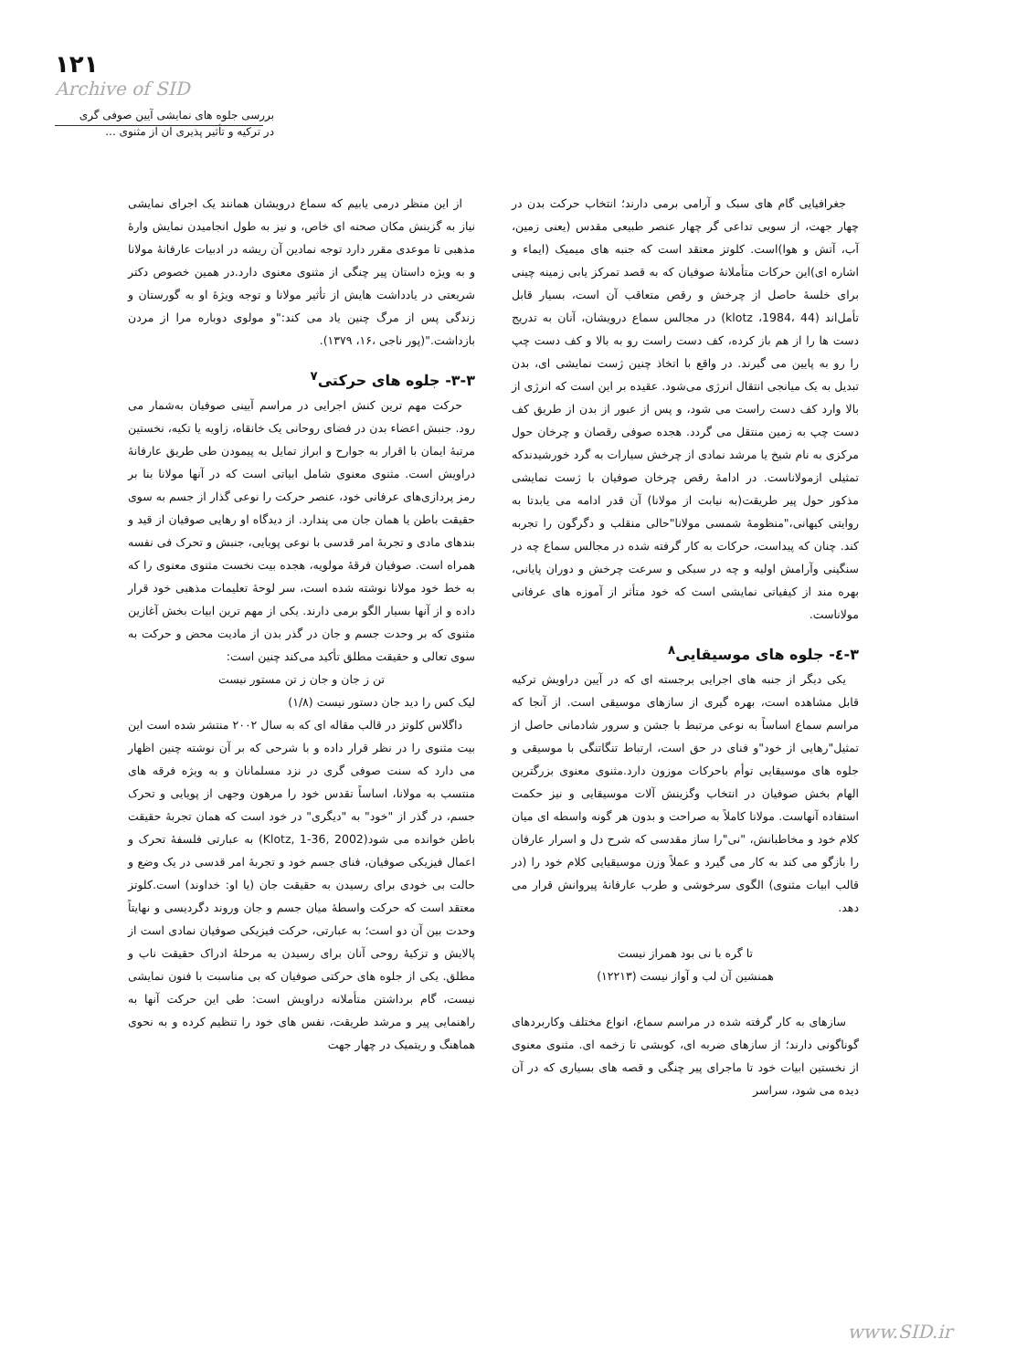۱۲۱
Archive of SID
بررسی جلوه های نمایشی آیین صوفی گری
در ترکیه و تأثیر پذیری آن از مثنوی ...
از این منظر درمی یابیم که سماع درویشان همانند یک اجرای نمایشی نیاز به گزینش مکان صحنه ای خاص، و نیز به طول انجامیدن نمایش وارهٔ مذهبی تا موعدی مقرر دارد توجه نمادین آن ریشه در ادبیات عارفانهٔ مولانا و به ویژه داستان پیر چنگی از مثنوی معنوی دارد.در همین خصوص دکتر شریعتی در یادداشت هایش از تأثیر مولانا و توجه ویژهٔ او به گورستان و زندگی پس از مرگ چنین یاد می کند:"و مولوی دوباره مرا از مردن بازداشت."(پور ناجی ،۱۶، ۱۳۷۹).
۳-۳- جلوه های حرکتی<sup>۷</sup>
حرکت مهم ترین کنش اجرایی در مراسم آیینی صوفیان به‌شمار می رود. جنبش اعضاء بدن در فضای روحانی یک خانقاه، زاویه یا تکیه، نخستین مرتبهٔ ایمان با اقرار به جوارح و ابراز تمایل به پیمودن طی طریق عارفانهٔ دراویش است. مثنوی معنوی شامل ابیاتی است که در آنها مولانا بنا بر رمز پردازی‌های عرفانی خود، عنصر حرکت را نوعی گذار از جسم به سوی حقیقت باطن یا همان جان می پندارد. از دیدگاه او رهایی صوفیان از قید و بندهای مادی و تجربهٔ امر قدسی با نوعی پویایی، جنبش و تحرک فی نفسه همراه است. صوفیان فرقهٔ مولویه، هجده بیت نخست مثنوی معنوی را که به خط خود مولانا نوشته شده است، سر لوحهٔ تعلیمات مذهبی خود قرار داده و از آنها بسیار الگو برمی دارند. یکی از مهم ترین ابیات بخش آغازین مثنوی که بر وحدت جسم و جان در گذر بدن از مادیت محض و حرکت به سوی تعالی و حقیقت مطلق تأکید می‌کند چنین است:
تن ز جان و جان ز تن مستور نیست
لیک کس را دید جان دستور نیست (۱/۸)
داگلاس کلوتز در قالب مقاله ای که به سال ۲۰۰۲ منتشر شده است این بیت مثنوی را در نظر قرار داده و با شرحی که بر آن نوشته چنین اظهار می دارد که سنت صوفی گری در نزد مسلمانان و به ویژه فرقه های منتسب به مولانا، اساساً تقدس خود را مرهون وجهی از پویایی و تحرک جسم، در گذر از "خود" به "دیگری" در خود است که همان تجربهٔ حقیقت باطن خوانده می شود(Klotz, 1-36, 2002) به عبارتی فلسفهٔ تحرک و اعمال فیزیکی صوفیان، فنای جسم خود و تجربهٔ امر قدسی در یک وضع و حالت بی خودی برای رسیدن به حقیقت جان (یا او: خداوند) است.کلوتز معتقد است که حرکت واسطهٔ میان جسم و جان وروند دگردیسی و نهایتاً وحدت بین آن دو است؛ به عبارتی، حرکت فیزیکی صوفیان نمادی است از پالایش و تزکیهٔ روحی آنان برای رسیدن به مرحلهٔ ادراک حقیقت ناب و مطلق. یکی از جلوه های حرکتی صوفیان که بی مناسبت با فنون نمایشی نیست، گام برداشتن متأملانه دراویش است: طی این حرکت آنها به راهنمایی پیر و مرشد طریقت، نفس های خود را تنظیم کرده و به نحوی هماهنگ و ریتمیک در چهار جهت
جغرافیایی گام های سبک و آرامی برمی دارند؛ انتخاب حرکت بدن در چهار جهت، از سویی تداعی گر چهار عنصر طبیعی مقدس (یعنی زمین، آب، آتش و هوا)است. کلوتز معتقد است که جنبه های میمیک (ایماء و اشاره ای)این حرکات متأملانهٔ صوفیان که به قصد تمرکز یابی زمینه چینی برای خلسهٔ حاصل از چرخش و رقص متعاقب آن است، بسیار قابل تأمل‌اند (klotz ،1984، 44) در مجالس سماع درویشان، آنان به تدریج دست ها را از هم باز کرده، کف دست راست رو به بالا و کف دست چپ را رو به پایین می گیرند. در واقع با اتخاذ چنین ژست نمایشی ای، بدن تبدیل به یک میانجی انتقال انرژی می‌شود. عقیده بر این است که انرژی از بالا وارد کف دست راست می شود، و پس از عبور از بدن از طریق کف دست چپ به زمین منتقل می گردد. هجده صوفی رقصان و چرخان حول مرکزی به نام شیخ یا مرشد نمادی از چرخش سیارات به گرد خورشیدندکه تمثیلی ازمولاناست. در ادامهٔ رقص چرخان صوفیان با ژست نمایشی مذکور حول پیر طریقت(به نیابت از مولانا) آن قدر ادامه می یابدتا به روایتی کیهانی،"منظومهٔ شمسی مولانا"حالی منقلب و دگرگون را تجربه کند. چنان که پیداست، حرکات به کار گرفته شده در مجالس سماع چه در سنگینی وآرامش اولیه و چه در سبکی و سرعت چرخش و دوران پایانی، بهره مند از کیفیاتی نمایشی است که خود متأثر از آموزه های عرفانی مولاناست.
۳-٤- جلوه های موسیقایی<sup>۸</sup>
یکی دیگر از جنبه های اجرایی برجسته ای که در آیین دراویش ترکیه قابل مشاهده است، بهره گیری از سازهای موسیقی است. از آنجا که مراسم سماع اساساً به نوعی مرتبط با جشن و سرور شادمانی حاصل از تمثیل"رهایی از خود"و فنای در حق است، ارتباط تنگاتنگی با موسیقی و جلوه های موسیقایی توأم باحرکات موزون دارد.مثنوی معنوی بزرگترین الهام بخش صوفیان در انتخاب وگزینش آلات موسیقایی و نیز حکمت استفاده آنهاست. مولانا کاملاً به صراحت و بدون هر گونه واسطه ای میان کلام خود و مخاطبانش، "نی"را ساز مقدسی که شرح دل و اسرار عارفان را بازگو می کند به کار می گیرد و عملاً وزن موسیقیایی کلام خود را (در قالب ابیات مثنوی) الگوی سرخوشی و طرب عارفانهٔ پیروانش قرار می دهد.
تا گره با نی بود همراز نیست
همنشین آن لب و آواز نیست (۱۲۲۱۳)
سازهای به کار گرفته شده در مراسم سماع، انواع مختلف وکاربردهای گوناگونی دارند؛ از سازهای ضربه ای، کوبشی تا زخمه ای. مثنوی معنوی از نخستین ابیات خود تا ماجرای پیر چنگی و قصه های بسیاری که در آن دیده می شود، سراسر
www.SID.ir